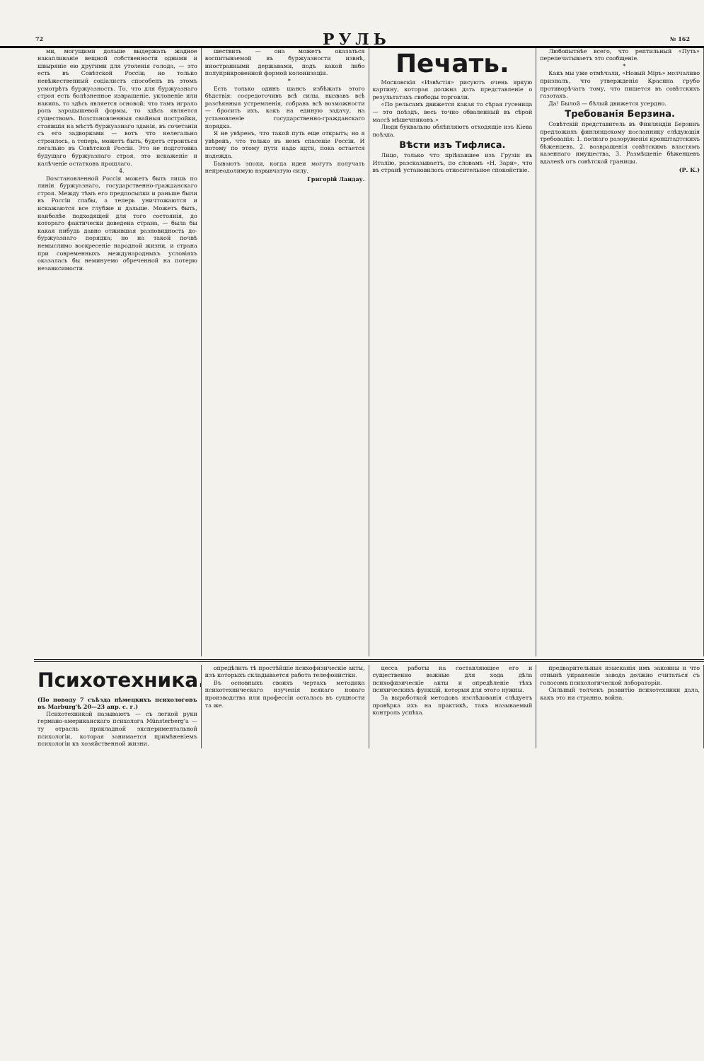72 РУЛЬ № 162
ми, могущими дольше выдержать жадное накапливанiе вещной собственности одними и швырянiе ею другими для утоленiя голода, — это есть въ Совѣтской Россiи; но только невѣжественный соцiалистъ способенъ въ этомъ усмотрѣть буржуазность. То, что для буржуазнаго строя есть болѣзненное извращенiе, уклоненiе или накипь, то здѣсь является основой; что тамъ играло роль зародышевой формы, то здѣсь является существомъ. Возстановленныя свайныя постройки, стоявшiя на мѣстѣ буржуазнаго зданiя, въ сочетанiи съ его задворками — вотъ что нелегально строилось, а теперь, можетъ быть, будетъ строиться легально въ Совѣтской Россiи. Это не подготовка будущаго буржуазнаго строя, это искаженiе и калѣченiе остатковъ прошлаго.
4.
Возстановленной Россiя можетъ быть лишь по линiи буржуазнаго, государственно-гражданскаго строя. Между тѣмъ его предпосылки и раньше были въ Россiи слабы, а теперь уничтожаются и искажаются все глубже и дальше. Можетъ быть, наиболѣе подходящей для того состоянiя, до котораго фактически доведена страна, — была бы какая нибудь давно отжившая разновидность до-буржуазнаго порядка; но на такой почвѣ немыслимо воскресенiе народной жизни, и страна при современныхъ международныхъ условiяхъ оказалась бы неминуемо обреченной на потерю независимости.
шествить — она можетъ оказаться воспитываемой въ буржуазности извнѣ, иностранными державами, подъ какой либо полуприкровенной формой колонизацiи.
*
Есть только одинъ шансъ избѣжать этого бѣдствiя: сосредоточивъ всѣ силы, вызвавъ всѣ разсѣянныя устремленiя, собравъ всѣ возможности — бросить ихъ, какъ на единую задачу, на установленiе государственно-гражданскаго порядка.
Я не увѣренъ, что такой путь еще открытъ; но я увѣренъ, что только въ немъ спасенiе Россiи. И потому по этому пути надо идти, пока остается надежда.
Бываютъ эпохи, когда идеи могутъ получать непреодолимую взрывчатую силу.
Григорiй Ландау.
Печать.
Московскiя «Извѣстiя» рисуютъ очень яркую картину, которая должна дать представленiе о результатахъ свободы торговли.
«По рельсамъ движется какая то сѣрая гусеница — это поѣздъ, весь точно обваленный въ сѣрой массѣ мѣшечниковъ.»
Люди буквально облѣпляютъ отходящiе изъ Кiева поѣзда.
Вѣсти изъ Тифлиса.
Лицо, только что прiѣхавшее изъ Грузiи въ Италiю, разсказываетъ, по словамъ «Н. Зари», что въ странѣ установилось относительное спокойствiе.
Любопытнѣе всего, что рептильный «Путь» перепечатываетъ это сообщенiе.
*
Какъ мы уже отмѣчали, «Новый Мiръ» молчаливо призналъ, что утвержденiя Красина грубо противорѣчатъ тому, что пишется въ совѣтскихъ газотахъ.
Да! Былой — бѣлый движется усердно.
Требованiя Берзина.
Совѣтскiй представитель въ Финляндiи Берзинъ предложилъ финляндскому посланнику слѣдующiя требованiя: 1. полнаго разоруженiя кронштадтскихъ бѣженцевъ, 2. возвращенiя совѣтскимъ властямъ казеннаго имущества, 3. Размѣщенiе бѣженцевъ вдалекѣ отъ совѣтской границы.
(Р. К.)
Психотехника.
(По поводу 7 съѣзда нѣмецкихъ психологовъ въ Marburg'ѣ 20—23 апр. с. г.)
Психотехникой называютъ — съ легкой руки германо-американскаго психолога Münsterberg'a — ту отрасль прикладной экспериментальной психологiи, которая занимается примѣненiемъ психологiи къ хозяйственной жизни.
опредѣлить тѣ простѣйшiе психофизическiе акты, изъ которыхъ складывается работа телефонистки.
Въ основныхъ своихъ чертахъ методика психотехническаго изученiя всякаго новаго производства или профессiи осталась въ сущности та же.
цесса работы на составляющее его и существенно важные для хода дѣла психофизическiе акты и опредѣленiе тѣхъ психическихъ функцiй, которыя для этого нужны.
За выработкой методовъ изслѣдованiя слѣдуетъ провѣрка ихъ на практикѣ, такъ называемый контроль успѣха.
предварительныя изысканiя имъ законны и что отнынѣ управленiе завода должно считаться съ голосомъ психологической лабораторiи.
Сильный толчекъ развитiю психотехники дала, какъ это ни странно, война.